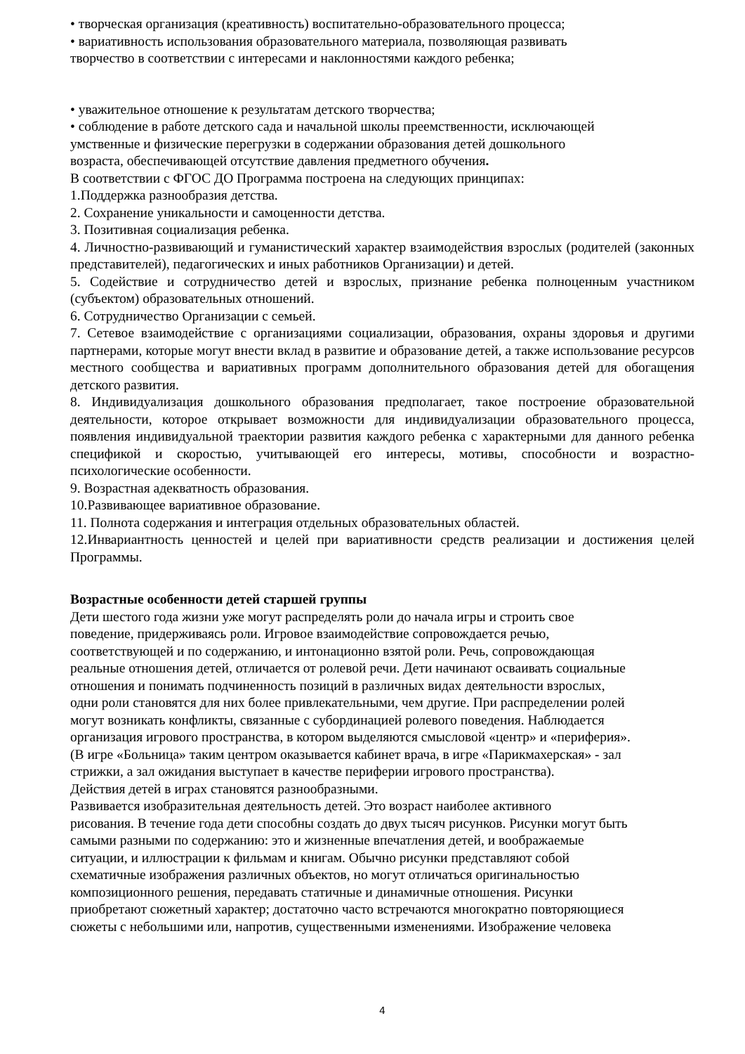• творческая организация (креативность) воспитательно-образовательного процесса;
• вариативность использования образовательного материала, позволяющая развивать
творчество в соответствии с интересами и наклонностями каждого ребенка;
• уважительное отношение к результатам детского творчества;
• соблюдение в работе детского сада и начальной школы преемственности, исключающей
умственные и физические перегрузки в содержании образования детей дошкольного
возраста, обеспечивающей отсутствие давления предметного обучения.
В соответствии с ФГОС ДО Программа построена на следующих принципах:
1.Поддержка разнообразия детства.
2. Сохранение уникальности и самоценности детства.
3. Позитивная социализация ребенка.
4. Личностно-развивающий и гуманистический характер взаимодействия взрослых (родителей (законных представителей), педагогических и иных работников Организации) и детей.
5. Содействие и сотрудничество детей и взрослых, признание ребенка полноценным участником (субъектом) образовательных отношений.
6. Сотрудничество Организации с семьей.
7. Сетевое взаимодействие с организациями социализации, образования, охраны здоровья и другими партнерами, которые могут внести вклад в развитие и образование детей, а также использование ресурсов местного сообщества и вариативных программ дополнительного образования детей для обогащения детского развития.
8. Индивидуализация дошкольного образования предполагает, такое построение образовательной деятельности, которое открывает возможности для индивидуализации образовательного процесса, появления индивидуальной траектории развития каждого ребенка с характерными для данного ребенка спецификой и скоростью, учитывающей его интересы, мотивы, способности и возрастно-психологические особенности.
9. Возрастная адекватность образования.
10.Развивающее вариативное образование.
11. Полнота содержания и интеграция отдельных образовательных областей.
12.Инвариантность ценностей и целей при вариативности средств реализации и достижения целей Программы.
Возрастные особенности детей старшей группы
Дети шестого года жизни уже могут распределять роли до начала игры и строить свое
поведение, придерживаясь роли. Игровое взаимодействие сопровождается речью,
соответствующей и по содержанию, и интонационно взятой роли. Речь, сопровождающая
реальные отношения детей, отличается от ролевой речи. Дети начинают осваивать социальные
отношения и понимать подчиненность позиций в различных видах деятельности взрослых,
одни роли становятся для них более привлекательными, чем другие. При распределении ролей
могут возникать конфликты, связанные с субординацией ролевого поведения. Наблюдается
организация игрового пространства, в котором выделяются смысловой «центр» и «периферия».
(В игре «Больница» таким центром оказывается кабинет врача, в игре «Парикмахерская» - зал
стрижки, а зал ожидания выступает в качестве периферии игрового пространства).
Действия детей в играх становятся разнообразными.
Развивается изобразительная деятельность детей. Это возраст наиболее активного
рисования. В течение года дети способны создать до двух тысяч рисунков. Рисунки могут быть
самыми разными по содержанию: это и жизненные впечатления детей, и воображаемые
ситуации, и иллюстрации к фильмам и книгам. Обычно рисунки представляют собой
схематичные изображения различных объектов, но могут отличаться оригинальностью
композиционного решения, передавать статичные и динамичные отношения. Рисунки
приобретают сюжетный характер; достаточно часто встречаются многократно повторяющиеся
сюжеты с небольшими или, напротив, существенными изменениями. Изображение человека
4